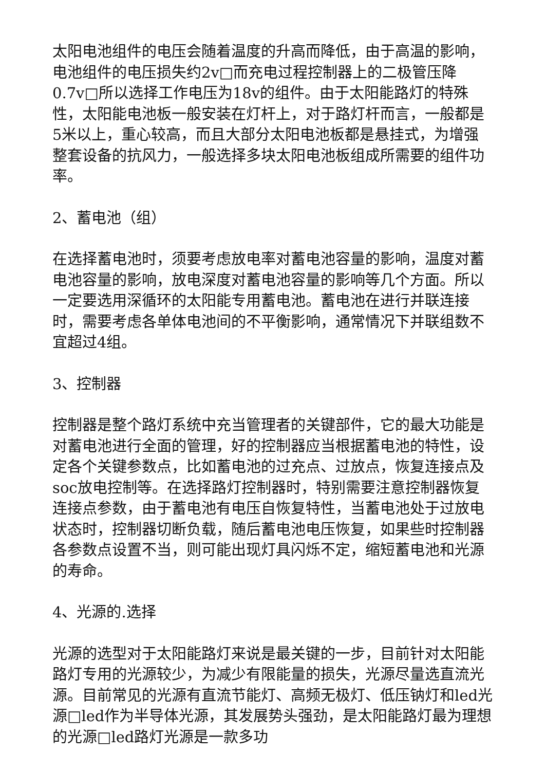太阳电池组件的电压会随着温度的升高而降低，由于高温的影响，电池组件的电压损失约2v□而充电过程控制器上的二极管压降0.7v□所以选择工作电压为18v的组件。由于太阳能路灯的特殊性，太阳能电池板一般安装在灯杆上，对于路灯杆而言，一般都是5米以上，重心较高，而且大部分太阳电池板都是悬挂式，为增强整套设备的抗风力，一般选择多块太阳电池板组成所需要的组件功率。
2、蓄电池（组）
在选择蓄电池时，须要考虑放电率对蓄电池容量的影响，温度对蓄电池容量的影响，放电深度对蓄电池容量的影响等几个方面。所以一定要选用深循环的太阳能专用蓄电池。蓄电池在进行并联连接时，需要考虑各单体电池间的不平衡影响，通常情况下并联组数不宜超过4组。
3、控制器
控制器是整个路灯系统中充当管理者的关键部件，它的最大功能是对蓄电池进行全面的管理，好的控制器应当根据蓄电池的特性，设定各个关键参数点，比如蓄电池的过充点、过放点，恢复连接点及soc放电控制等。在选择路灯控制器时，特别需要注意控制器恢复连接点参数，由于蓄电池有电压自恢复特性，当蓄电池处于过放电状态时，控制器切断负载，随后蓄电池电压恢复，如果些时控制器各参数点设置不当，则可能出现灯具闪烁不定，缩短蓄电池和光源的寿命。
4、光源的.选择
光源的选型对于太阳能路灯来说是最关键的一步，目前针对太阳能路灯专用的光源较少，为减少有限能量的损失，光源尽量选直流光源。目前常见的光源有直流节能灯、高频无极灯、低压钠灯和led光源□led作为半导体光源，其发展势头强劲，是太阳能路灯最为理想的光源□led路灯光源是一款多功